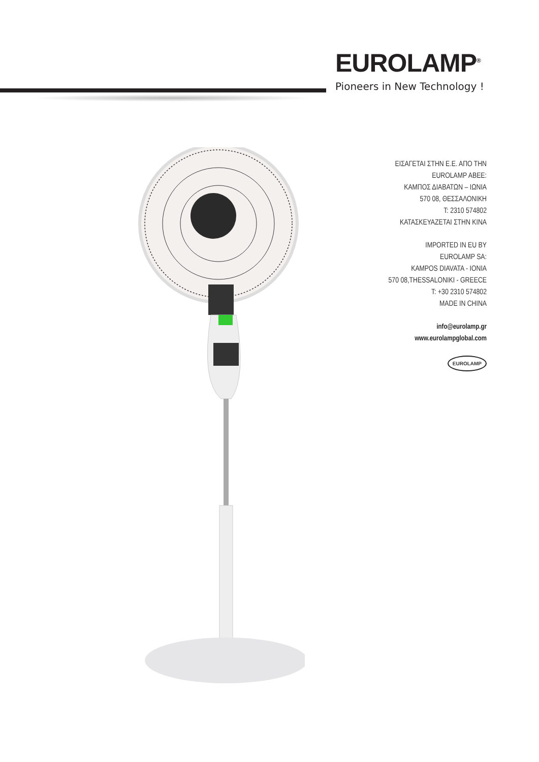EUROLAMP<sup>®</sup>
Pioneers in New Technology !
ΕΙΣΑΓΕΤΑΙ ΣΤΗΝ Ε.Ε. ΑΠΟ ΤΗΝ
EUROLAMP ABEE:
ΚΑΜΠΟΣ ΔΙΑΒΑΤΩΝ – ΙΩΝΙΑ
570 08, ΘΕΣΣΑΛΟΝΙΚΗ
T: 2310 574802
ΚΑΤΑΣΚΕΥΑΖΕΤΑΙ ΣΤΗΝ ΚΙΝΑ
IMPORTED IN EU BY
EUROLAMP SA:
KAMPOS DIAVATA - IONIA
570 08,THESSALONIKI - GREECE
T: +30 2310 574802
MADE IN CHINA
info@eurolamp.gr
www.eurolampglobal.com
EUROLAMP